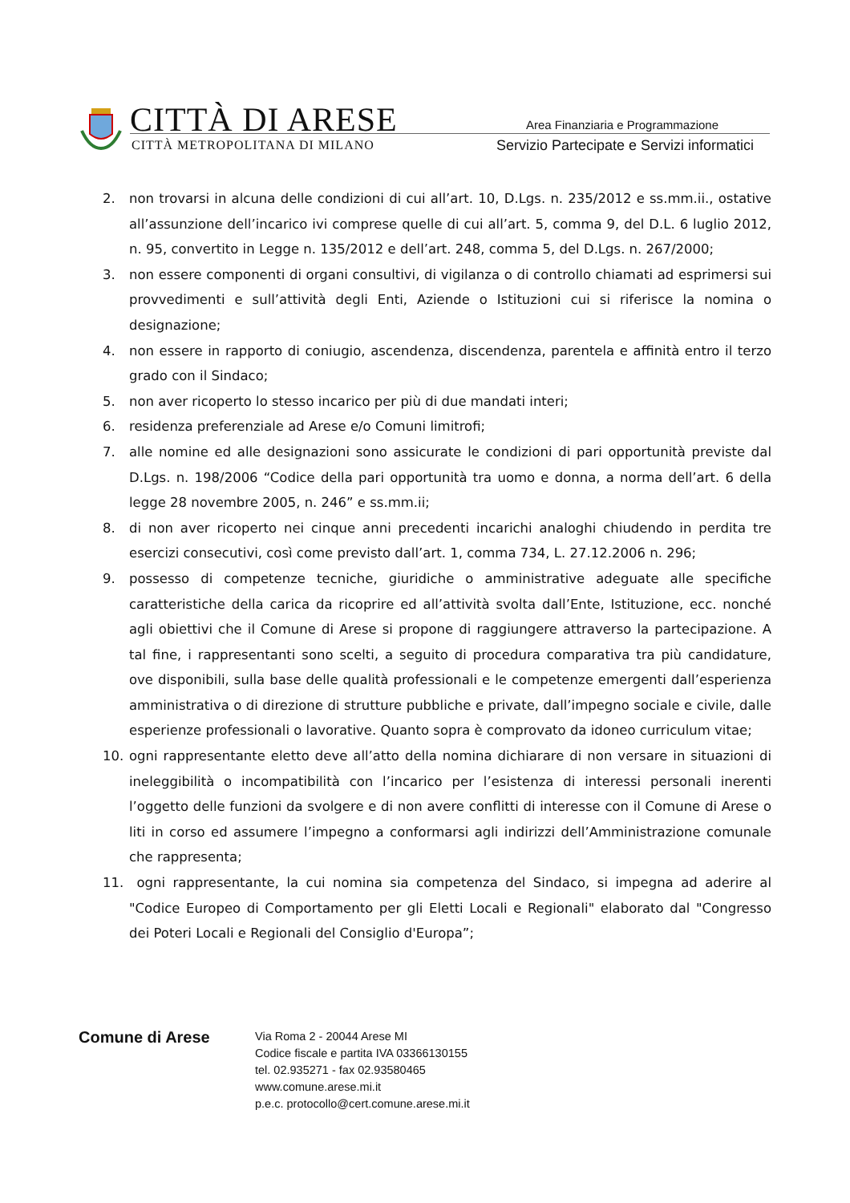CITTÀ DI ARESE
CITTÀ METROPOLITANA DI MILANO
Area Finanziaria e Programmazione
Servizio Partecipate e Servizi informatici
2. non trovarsi in alcuna delle condizioni di cui all’art. 10, D.Lgs. n. 235/2012 e ss.mm.ii., ostative all’assunzione dell’incarico ivi comprese quelle di cui all’art. 5, comma 9, del D.L. 6 luglio 2012, n. 95, convertito in Legge n. 135/2012 e dell’art. 248, comma 5, del D.Lgs. n. 267/2000;
3. non essere componenti di organi consultivi, di vigilanza o di controllo chiamati ad esprimersi sui provvedimenti e sull’attività degli Enti, Aziende o Istituzioni cui si riferisce la nomina o designazione;
4. non essere in rapporto di coniugio, ascendenza, discendenza, parentela e affinità entro il terzo grado con il Sindaco;
5. non aver ricoperto lo stesso incarico per più di due mandati interi;
6. residenza preferenziale ad Arese e/o Comuni limitrofi;
7. alle nomine ed alle designazioni sono assicurate le condizioni di pari opportunità previste dal D.Lgs. n. 198/2006 “Codice della pari opportunità tra uomo e donna, a norma dell’art. 6 della legge 28 novembre 2005, n. 246” e ss.mm.ii;
8. di non aver ricoperto nei cinque anni precedenti incarichi analoghi chiudendo in perdita tre esercizi consecutivi, così come previsto dall’art. 1, comma 734, L. 27.12.2006 n. 296;
9. possesso di competenze tecniche, giuridiche o amministrative adeguate alle specifiche caratteristiche della carica da ricoprire ed all’attività svolta dall’Ente, Istituzione, ecc. nonché agli obiettivi che il Comune di Arese si propone di raggiungere attraverso la partecipazione. A tal fine, i rappresentanti sono scelti, a seguito di procedura comparativa tra più candidature, ove disponibili, sulla base delle qualità professionali e le competenze emergenti dall’esperienza amministrativa o di direzione di strutture pubbliche e private, dall’impegno sociale e civile, dalle esperienze professionali o lavorative. Quanto sopra è comprovato da idoneo curriculum vitae;
10. ogni rappresentante eletto deve all’atto della nomina dichiarare di non versare in situazioni di ineleggibilità o incompatibilità con l’incarico per l’esistenza di interessi personali inerenti l’oggetto delle funzioni da svolgere e di non avere conflitti di interesse con il Comune di Arese o liti in corso ed assumere l’impegno a conformarsi agli indirizzi dell’Amministrazione comunale che rappresenta;
11. ogni rappresentante, la cui nomina sia competenza del Sindaco, si impegna ad aderire al "Codice Europeo di Comportamento per gli Eletti Locali e Regionali" elaborato dal "Congresso dei Poteri Locali e Regionali del Consiglio d'Europa”;
Comune di Arese
Via Roma 2 - 20044 Arese MI
Codice fiscale e partita IVA 03366130155
tel. 02.935271 - fax 02.93580465
www.comune.arese.mi.it
p.e.c. protocollo@cert.comune.arese.mi.it